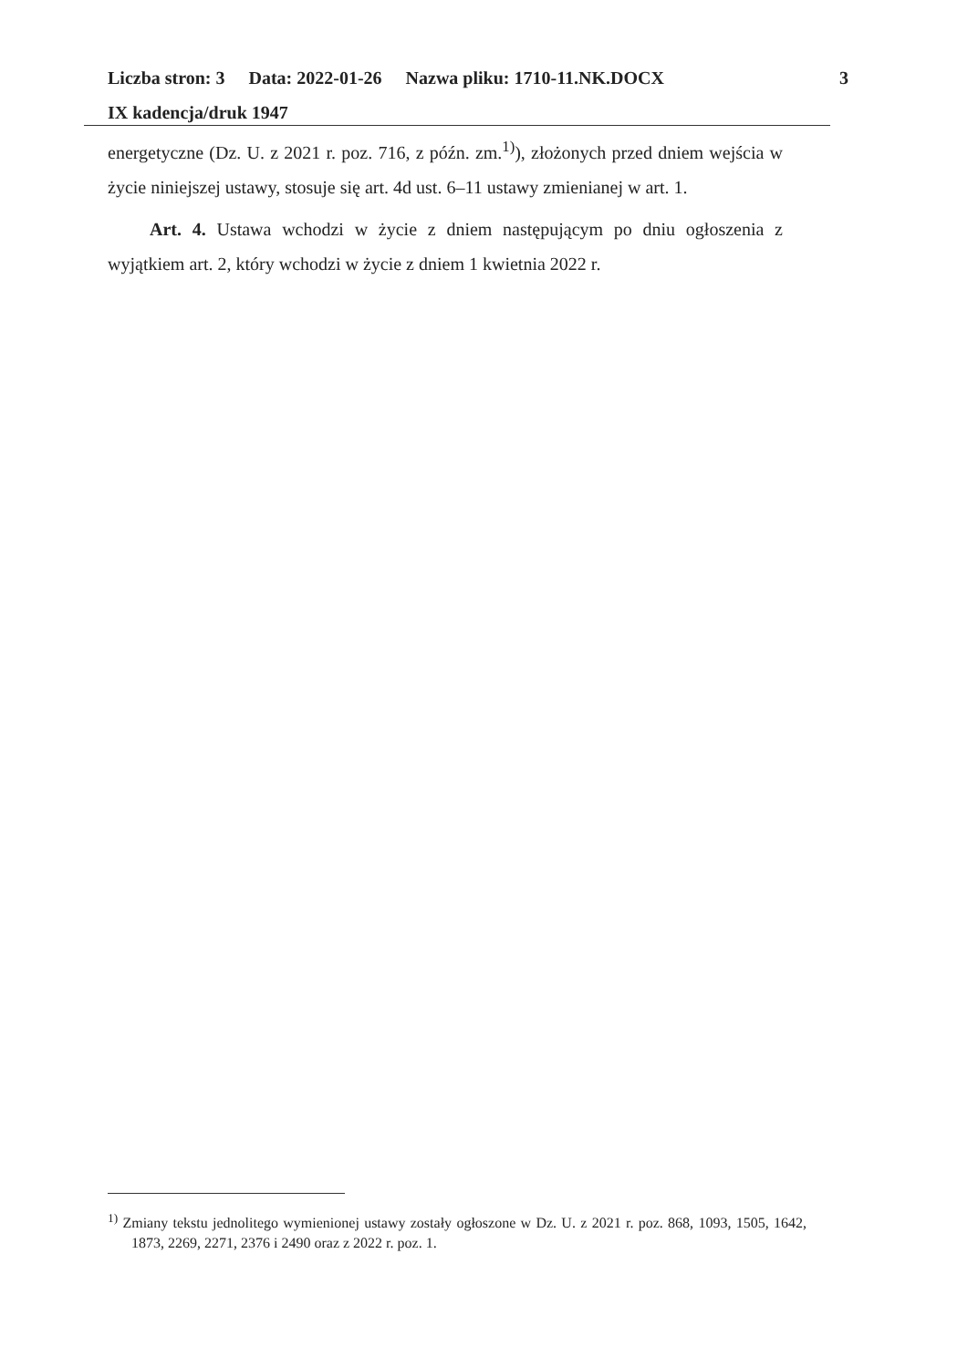Liczba stron: 3 Data: 2022-01-26 Nazwa pliku: 1710-11.NK.DOCX
IX kadencja/druk 1947
3
energetyczne (Dz. U. z 2021 r. poz. 716, z późn. zm.<sup>1)</sup>), złożonych przed dniem wejścia w życie niniejszej ustawy, stosuje się art. 4d ust. 6–11 ustawy zmienianej w art. 1.
Art. 4. Ustawa wchodzi w życie z dniem następującym po dniu ogłoszenia z wyjątkiem art. 2, który wchodzi w życie z dniem 1 kwietnia 2022 r.
<sup>1)</sup> Zmiany tekstu jednolitego wymienionej ustawy zostały ogłoszone w Dz. U. z 2021 r. poz. 868, 1093, 1505, 1642, 1873, 2269, 2271, 2376 i 2490 oraz z 2022 r. poz. 1.